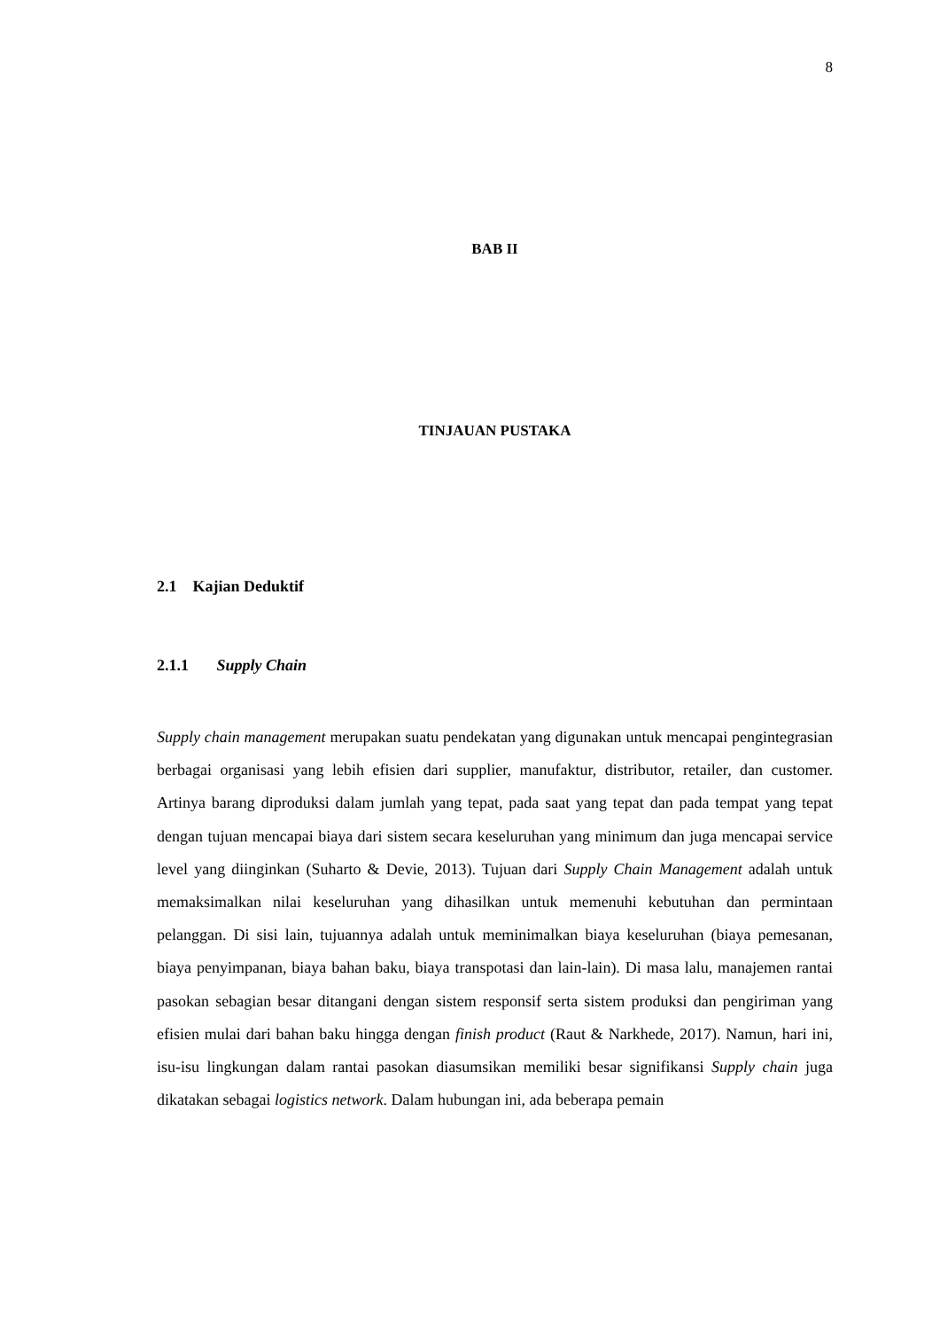8
BAB II
TINJAUAN PUSTAKA
2.1 Kajian Deduktif
2.1.1 Supply Chain
Supply chain management merupakan suatu pendekatan yang digunakan untuk mencapai pengintegrasian berbagai organisasi yang lebih efisien dari supplier, manufaktur, distributor, retailer, dan customer. Artinya barang diproduksi dalam jumlah yang tepat, pada saat yang tepat dan pada tempat yang tepat dengan tujuan mencapai biaya dari sistem secara keseluruhan yang minimum dan juga mencapai service level yang diinginkan (Suharto & Devie, 2013). Tujuan dari Supply Chain Management adalah untuk memaksimalkan nilai keseluruhan yang dihasilkan untuk memenuhi kebutuhan dan permintaan pelanggan. Di sisi lain, tujuannya adalah untuk meminimalkan biaya keseluruhan (biaya pemesanan, biaya penyimpanan, biaya bahan baku, biaya transpotasi dan lain-lain). Di masa lalu, manajemen rantai pasokan sebagian besar ditangani dengan sistem responsif serta sistem produksi dan pengiriman yang efisien mulai dari bahan baku hingga dengan finish product (Raut & Narkhede, 2017). Namun, hari ini, isu-isu lingkungan dalam rantai pasokan diasumsikan memiliki besar signifikansi Supply chain juga dikatakan sebagai logistics network. Dalam hubungan ini, ada beberapa pemain